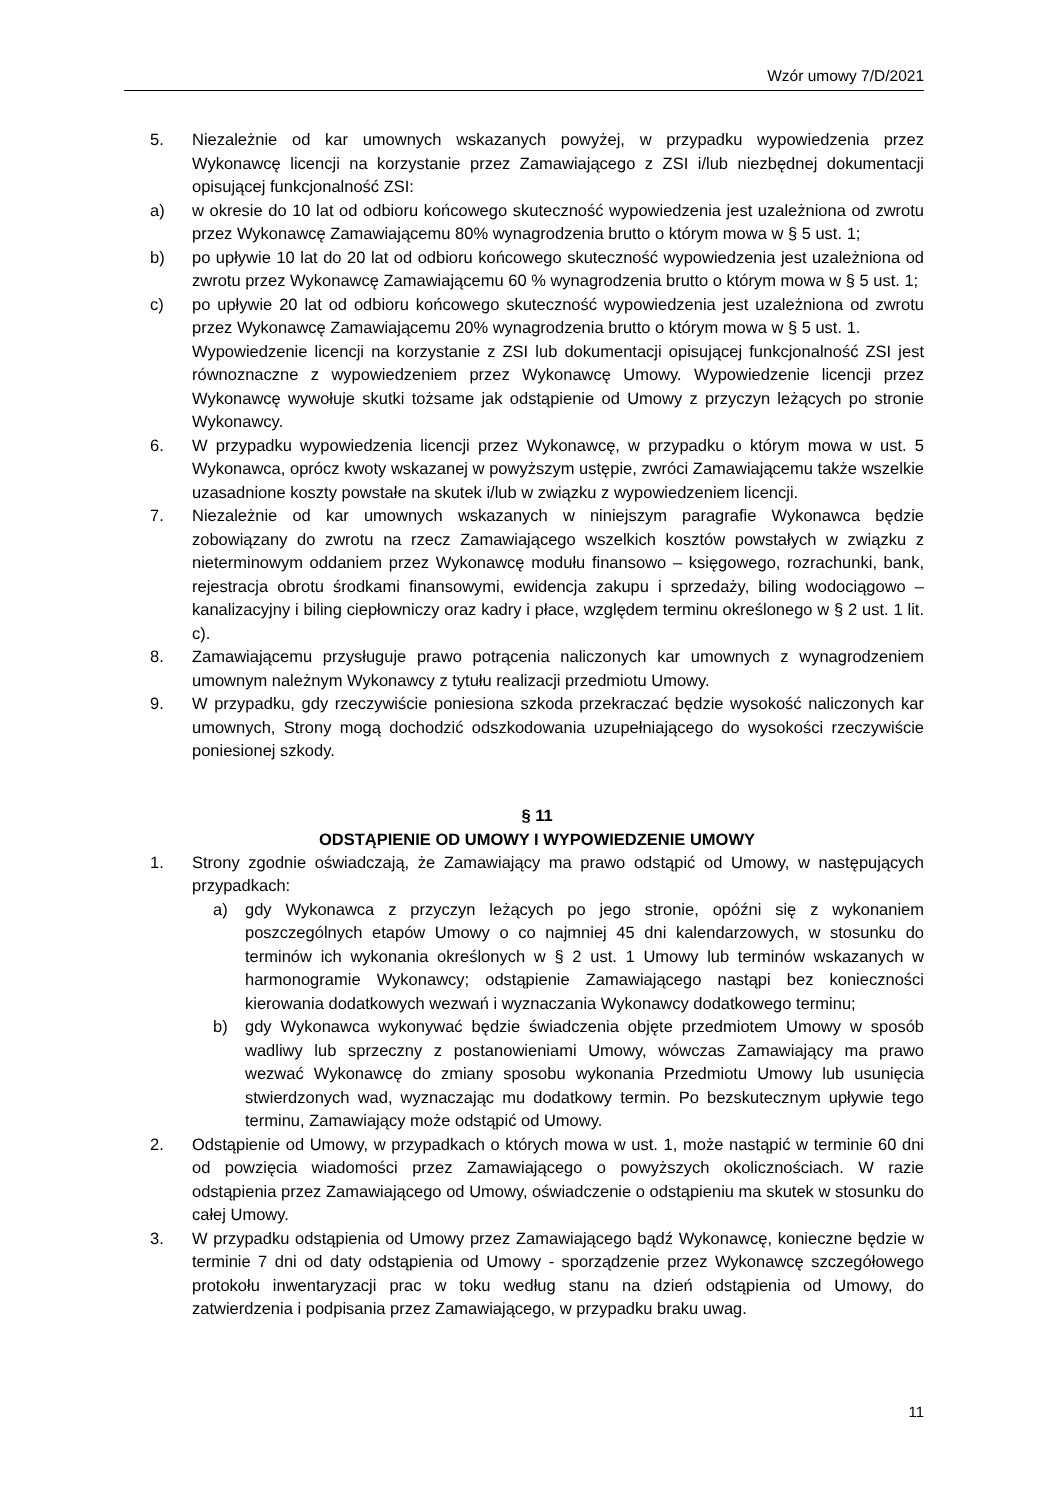Wzór umowy 7/D/2021
5. Niezależnie od kar umownych wskazanych powyżej, w przypadku wypowiedzenia przez Wykonawcę licencji na korzystanie przez Zamawiającego z ZSI i/lub niezbędnej dokumentacji opisującej funkcjonalność ZSI:
a) w okresie do 10 lat od odbioru końcowego skuteczność wypowiedzenia jest uzależniona od zwrotu przez Wykonawcę Zamawiającemu 80% wynagrodzenia brutto o którym mowa w § 5 ust. 1;
b) po upływie 10 lat do 20 lat od odbioru końcowego skuteczność wypowiedzenia jest uzależniona od zwrotu przez Wykonawcę Zamawiającemu 60 % wynagrodzenia brutto o którym mowa w § 5 ust. 1;
c) po upływie 20 lat od odbioru końcowego skuteczność wypowiedzenia jest uzależniona od zwrotu przez Wykonawcę Zamawiającemu 20% wynagrodzenia brutto o którym mowa w § 5 ust. 1.
Wypowiedzenie licencji na korzystanie z ZSI lub dokumentacji opisującej funkcjonalność ZSI jest równoznaczne z wypowiedzeniem przez Wykonawcę Umowy. Wypowiedzenie licencji przez Wykonawcę wywołuje skutki tożsame jak odstąpienie od Umowy z przyczyn leżących po stronie Wykonawcy.
6. W przypadku wypowiedzenia licencji przez Wykonawcę, w przypadku o którym mowa w ust. 5 Wykonawca, oprócz kwoty wskazanej w powyższym ustępie, zwróci Zamawiającemu także wszelkie uzasadnione koszty powstałe na skutek i/lub w związku z wypowiedzeniem licencji.
7. Niezależnie od kar umownych wskazanych w niniejszym paragrafie Wykonawca będzie zobowiązany do zwrotu na rzecz Zamawiającego wszelkich kosztów powstałych w związku z nieterminowym oddaniem przez Wykonawcę modułu finansowo – księgowego, rozrachunki, bank, rejestracja obrotu środkami finansowymi, ewidencja zakupu i sprzedaży, biling wodociągowo – kanalizacyjny i biling ciepłowniczy oraz kadry i płace, względem terminu określonego w § 2 ust. 1 lit. c).
8. Zamawiającemu przysługuje prawo potrącenia naliczonych kar umownych z wynagrodzeniem umownym należnym Wykonawcy z tytułu realizacji przedmiotu Umowy.
9. W przypadku, gdy rzeczywiście poniesiona szkoda przekraczać będzie wysokość naliczonych kar umownych, Strony mogą dochodzić odszkodowania uzupełniającego do wysokości rzeczywiście poniesionej szkody.
§ 11
ODSTĄPIENIE OD UMOWY I WYPOWIEDZENIE UMOWY
1. Strony zgodnie oświadczają, że Zamawiający ma prawo odstąpić od Umowy, w następujących przypadkach:
a) gdy Wykonawca z przyczyn leżących po jego stronie, opóźni się z wykonaniem poszczególnych etapów Umowy o co najmniej 45 dni kalendarzowych, w stosunku do terminów ich wykonania określonych w § 2 ust. 1 Umowy lub terminów wskazanych w harmonogramie Wykonawcy; odstąpienie Zamawiającego nastąpi bez konieczności kierowania dodatkowych wezwań i wyznaczania Wykonawcy dodatkowego terminu;
b) gdy Wykonawca wykonywać będzie świadczenia objęte przedmiotem Umowy w sposób wadliwy lub sprzeczny z postanowieniami Umowy, wówczas Zamawiający ma prawo wezwać Wykonawcę do zmiany sposobu wykonania Przedmiotu Umowy lub usunięcia stwierdzonych wad, wyznaczając mu dodatkowy termin. Po bezskutecznym upływie tego terminu, Zamawiający może odstąpić od Umowy.
2. Odstąpienie od Umowy, w przypadkach o których mowa w ust. 1, może nastąpić w terminie 60 dni od powzięcia wiadomości przez Zamawiającego o powyższych okolicznościach. W razie odstąpienia przez Zamawiającego od Umowy, oświadczenie o odstąpieniu ma skutek w stosunku do całej Umowy.
3. W przypadku odstąpienia od Umowy przez Zamawiającego bądź Wykonawcę, konieczne będzie w terminie 7 dni od daty odstąpienia od Umowy - sporządzenie przez Wykonawcę szczegółowego protokołu inwentaryzacji prac w toku według stanu na dzień odstąpienia od Umowy, do zatwierdzenia i podpisania przez Zamawiającego, w przypadku braku uwag.
11